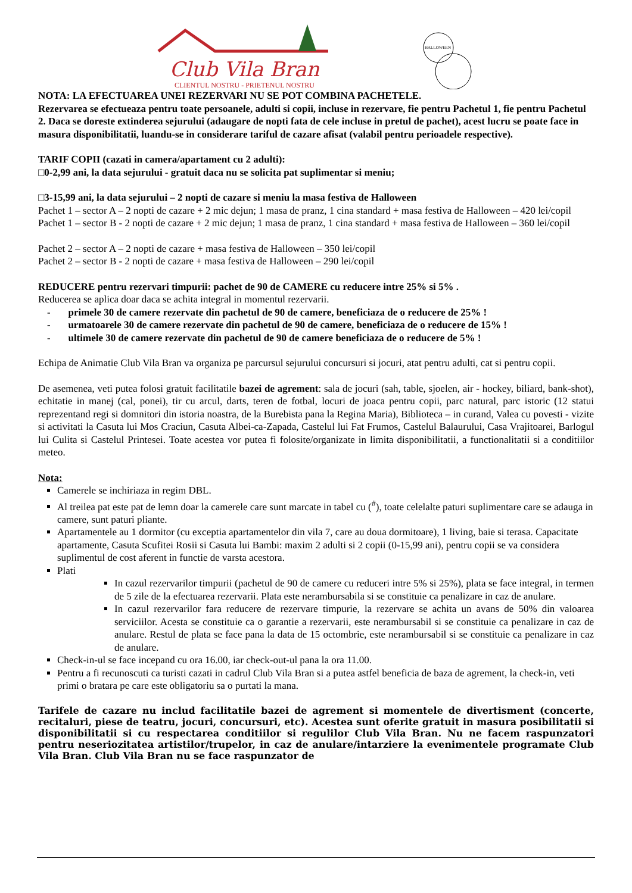Club Vila Bran
CLIENTUL NOSTRU - PRIETENUL NOSTRU
HALLOWEEN
NOTA: LA EFECTUAREA UNEI REZERVARI NU SE POT COMBINA PACHETELE.
Rezervarea se efectueaza pentru toate persoanele, adulti si copii, incluse in rezervare, fie pentru Pachetul 1, fie pentru Pachetul 2. Daca se doreste extinderea sejurului (adaugare de nopti fata de cele incluse in pretul de pachet), acest lucru se poate face in masura disponibilitatii, luandu-se in considerare tariful de cazare afisat (valabil pentru perioadele respective).
TARIF COPII (cazati in camera/apartament cu 2 adulti):
□0-2,99 ani, la data sejurului - gratuit daca nu se solicita pat suplimentar si meniu;
□3-15,99 ani, la data sejurului – 2 nopti de cazare si meniu la masa festiva de Halloween
Pachet 1 – sector A – 2 nopti de cazare + 2 mic dejun; 1 masa de pranz, 1 cina standard + masa festiva de Halloween – 420 lei/copil
Pachet 1 – sector B - 2 nopti de cazare + 2 mic dejun; 1 masa de pranz, 1 cina standard + masa festiva de Halloween – 360 lei/copil
Pachet 2 – sector A – 2 nopti de cazare + masa festiva de Halloween – 350 lei/copil
Pachet 2 – sector B - 2 nopti de cazare + masa festiva de Halloween – 290 lei/copil
REDUCERE pentru rezervari timpurii: pachet de 90 de CAMERE cu reducere intre 25% si 5% .
Reducerea se aplica doar daca se achita integral in momentul rezervarii.
- primele 30 de camere rezervate din pachetul de 90 de camere, beneficiaza de o reducere de 25% !
- urmatoarele 30 de camere rezervate din pachetul de 90 de camere, beneficiaza de o reducere de 15% !
- ultimele 30 de camere rezervate din pachetul de 90 de camere beneficiaza de o reducere de 5% !
Echipa de Animatie Club Vila Bran va organiza pe parcursul sejurului concursuri si jocuri, atat pentru adulti, cat si pentru copii.
De asemenea, veti putea folosi gratuit facilitatile bazei de agrement: sala de jocuri (sah, table, sjoelen, air - hockey, biliard, bank-shot), echitatie in manej (cal, ponei), tir cu arcul, darts, teren de fotbal, locuri de joaca pentru copii, parc natural, parc istoric (12 statui reprezentand regi si domnitori din istoria noastra, de la Burebista pana la Regina Maria), Biblioteca – in curand, Valea cu povesti - vizite si activitati la Casuta lui Mos Craciun, Casuta Albei-ca-Zapada, Castelul lui Fat Frumos, Castelul Balaurului, Casa Vrajitoarei, Barlogul lui Culita si Castelul Printesei. Toate acestea vor putea fi folosite/organizate in limita disponibilitatii, a functionalitatii si a conditiilor meteo.
Nota:
Camerele se inchiriaza in regim DBL.
Al treilea pat este pat de lemn doar la camerele care sunt marcate in tabel cu (<sup>#</sup>), toate celelalte paturi suplimentare care se adauga in camere, sunt paturi pliante.
Apartamentele au 1 dormitor (cu exceptia apartamentelor din vila 7, care au doua dormitoare), 1 living, baie si terasa. Capacitate apartamente, Casuta Scufitei Rosii si Casuta lui Bambi: maxim 2 adulti si 2 copii (0-15,99 ani), pentru copii se va considera suplimentul de cost aferent in functie de varsta acestora.
Plati
In cazul rezervarilor timpurii (pachetul de 90 de camere cu reduceri intre 5% si 25%), plata se face integral, in termen de 5 zile de la efectuarea rezervarii. Plata este nerambursabila si se constituie ca penalizare in caz de anulare.
In cazul rezervarilor fara reducere de rezervare timpurie, la rezervare se achita un avans de 50% din valoarea serviciilor. Acesta se constituie ca o garantie a rezervarii, este nerambursabil si se constituie ca penalizare in caz de anulare. Restul de plata se face pana la data de 15 octombrie, este nerambursabil si se constituie ca penalizare in caz de anulare.
Check-in-ul se face incepand cu ora 16.00, iar check-out-ul pana la ora 11.00.
Pentru a fi recunoscuti ca turisti cazati in cadrul Club Vila Bran si a putea astfel beneficia de baza de agrement, la check-in, veti primi o bratara pe care este obligatoriu sa o purtati la mana.
Tarifele de cazare nu includ facilitatile bazei de agrement si momentele de divertisment (concerte, recitaluri, piese de teatru, jocuri, concursuri, etc). Acestea sunt oferite gratuit in masura posibilitatii si disponibilitatii si cu respectarea conditiilor si regulilor Club Vila Bran. Nu ne facem raspunzatori pentru neseriozitatea artistilor/trupelor, in caz de anulare/intarziere la evenimentele programate Club Vila Bran. Club Vila Bran nu se face raspunzator de